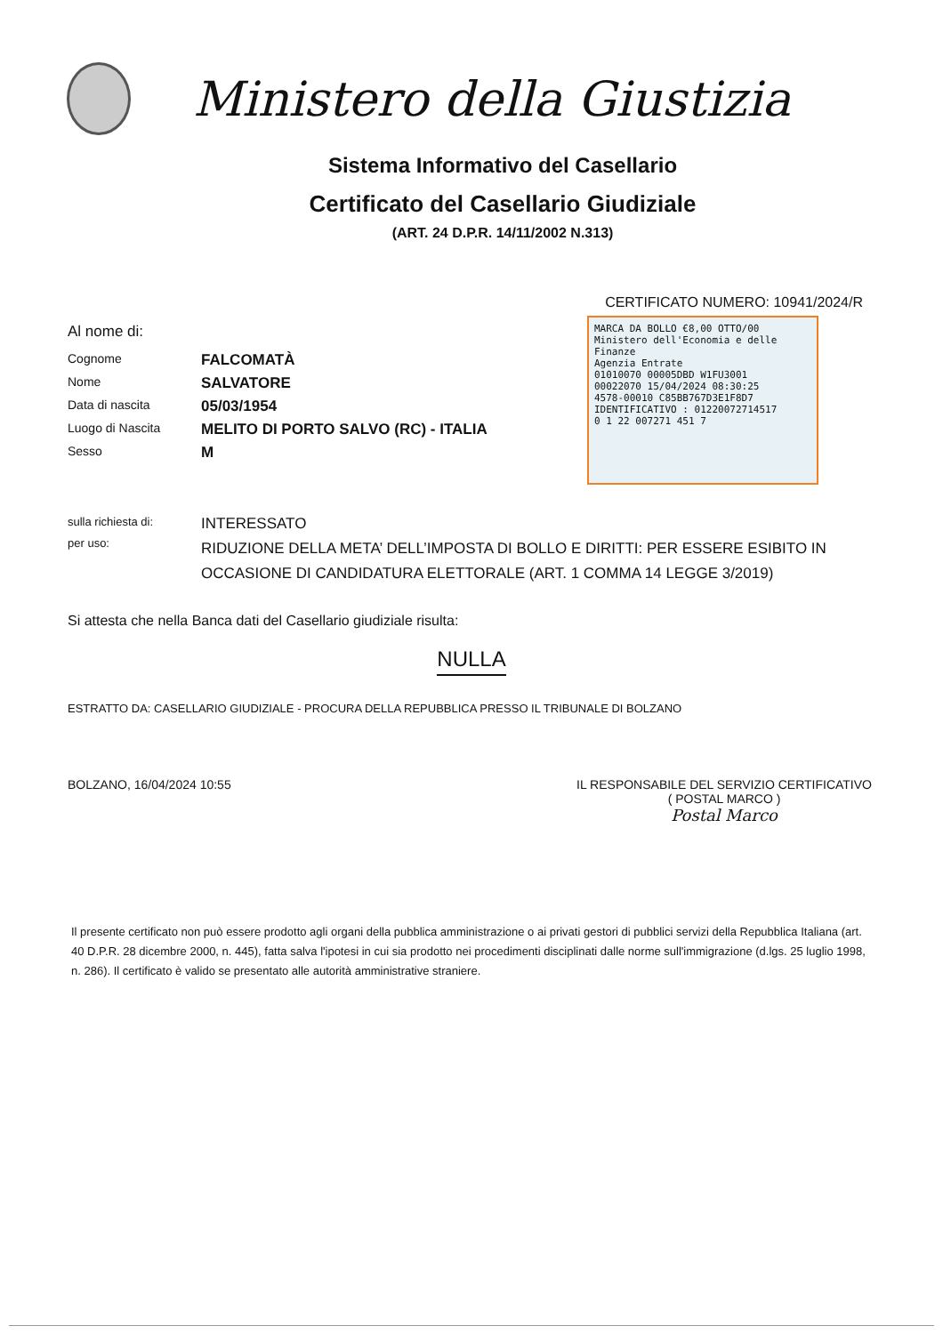Ministero della Giustizia
Sistema Informativo del Casellario
Certificato del Casellario Giudiziale
(ART. 24 D.P.R. 14/11/2002 N.313)
CERTIFICATO NUMERO: 10941/2024/R
MARCA DA BOLLO €8,00 OTTO/00
Ministero dell'Economia e delle Finanze
Agenzia Entrate
01010070 00005DBD W1FU3001
00022070 15/04/2024 08:30:25
4578-00010 C85BB767D3E1F8D7
IDENTIFICATIVO : 01220072714517
0 1 22 007271 451 7
Al nome di:
Cognome
FALCOMATÀ
Nome
SALVATORE
Data di nascita
05/03/1954
Luogo di Nascita
MELITO DI PORTO SALVO (RC) - ITALIA
Sesso
M
sulla richiesta di:
INTERESSATO
per uso:
RIDUZIONE DELLA META’ DELL’IMPOSTA DI BOLLO E DIRITTI: PER ESSERE ESIBITO IN OCCASIONE DI CANDIDATURA ELETTORALE (ART. 1 COMMA 14 LEGGE 3/2019)
Si attesta che nella Banca dati del Casellario giudiziale risulta:
NULLA
ESTRATTO DA: CASELLARIO GIUDIZIALE - PROCURA DELLA REPUBBLICA PRESSO IL TRIBUNALE DI BOLZANO
BOLZANO, 16/04/2024 10:55 IL RESPONSABILE DEL SERVIZIO CERTIFICATIVO
( POSTAL MARCO )
Postal Marco
Il presente certificato non può essere prodotto agli organi della pubblica amministrazione o ai privati gestori di pubblici servizi della Repubblica Italiana (art. 40 D.P.R. 28 dicembre 2000, n. 445), fatta salva l'ipotesi in cui sia prodotto nei procedimenti disciplinati dalle norme sull'immigrazione (d.lgs. 25 luglio 1998, n. 286). Il certificato è valido se presentato alle autorità amministrative straniere.